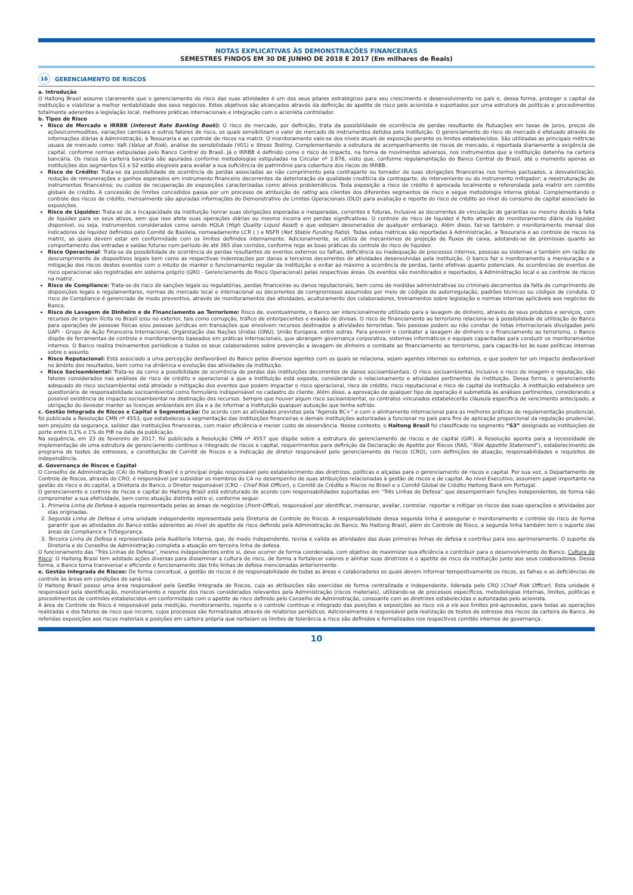NOTAS EXPLICATIVAS ÀS DEMONSTRAÇÕES FINANCEIRAS
SEMESTRES FINDOS EM 30 DE JUNHO DE 2018 E 2017 (Em milhares de Reais)
16
GERENCIAMENTO DE RISCOS
a. Introdução
O Haitong Brasil assume claramente que o gerenciamento do risco das suas atividades é um dos seus pilares estratégicos para seu crescimento e desenvolvimento no país e, dessa forma, proteger o capital da instituição e viabilizar a melhor rentabilidade dos seus negócios. Estes objetivos são alcançados através da definição do apetite de risco pelo acionista e suportados por uma estrutura de políticas e procedimentos totalmente aderentes a legislação local, melhores práticas internacionais e integração com o acionista controlador.
b. Tipos de Risco
Risco de Mercado e IRRBB (Interest Rate Banking Book): O risco de mercado, por definição, trata da possibilidade de ocorrência de perdas resultante de flutuações em taxas de juros, preços de ações/commodities, variações cambiais e outros fatores de risco, os quais sensibilizam o valor de mercado de instrumentos detidos pela instituição. O gerenciamento do risco de mercado é efetuado através de informações diárias à Administração, à Tesouraria e ao controle de riscos na matriz. O monitoramento vale-se dos níveis atuais de exposição perante os limites estabelecidos. São utilizadas as principais métricas usuais de mercado como: VaR (Value at Risk), análise de sensibilidade (V01) e Stress Testing. Complementando a estrutura de acompanhamento de riscos de mercado, é reportada diariamente a exigência de capital, conforme normas estipuladas pelo Banco Central do Brasil. Já o IRRBB é definido como o risco de impacto, na forma de movimentos adversos, nos instrumentos que a instituição detenha na carteira bancária. Os riscos da carteira bancária são apurados conforme metodologias estipuladas na Circular nº 3.876, visto que, conforme regulamentação do Banco Central do Brasil, até o momento apenas as instituições dos segmentos S1 e S2 estão elegíveis para avaliar a sua suficiência de patrimônio para cobertura dos riscos do IRRBB.
Risco de Crédito: Trata-se da possibilidade de ocorrência de perdas associadas ao não cumprimento pela contraparte ou tomador de suas obrigações financeiras nos termos pactuados, a desvalorização, redução de remunerações e ganhos esperados em instrumento financeiro decorrentes da deterioração da qualidade creditícia da contraparte, do interveniente ou do instrumento mitigador; a reestruturação de instrumentos financeiros; ou custos de recuperação de exposições caracterizadas como ativos problemáticos. Toda exposição a risco de crédito é aprovada localmente e referendada pela matriz em comitês globais de crédito. A concessão de limites concedidos passa por um processo de atribuição de rating aos clientes dos diferentes segmentos de risco e segue metodologia interna global. Complementando o controle dos riscos de crédito, mensalmente são apuradas informações do Demonstrativo de Limites Operacionais (DLO) para avaliação e reporte do risco de crédito ao nível do consumo de capital associado às exposições.
Risco de Liquidez: Trata-se de a incapacidade da instituição honrar suas obrigações esperadas e inesperadas, correntes e futuras, inclusive as decorrentes de vinculação de garantias ou mesmo devido à falta de liquidez para os seus ativos, sem que isso afete suas operações diárias ou mesmo incorra em perdas significativas. O controle do risco de liquidez é feito através do monitoramento diário da liquidez disponível, ou seja, instrumentos considerados como sendo HQLA (High Quality Liquid Asset) e que estejam desonerados de qualquer embaraço. Além disso, faz-se também o monitoramento mensal dos indicadores de liquidez definidos pelo Comitê de Basileia, nomeadamente LCR ( ) e NSFR (Net Stable Funding Ratio). Todas estas métricas são reportadas à Administração, a Tesouraria e ao controle de riscos na matriz, as quais devem estar em conformidade com os limites definidos internamente. Adicionalmente, se utiliza de mecanismos de projeção de fluxos de caixa, adotando-se de premissas quanto ao comportamento das entradas e saídas futuras num período de até 365 dias corridos, conforme rege as boas práticas do controle do risco de liquidez.
Risco Operacional: Trata-se da possibilidade de ocorrência de perdas resultantes de eventos externos ou falhas, deficiência ou inadequação de processos internos, pessoas ou sistemas e também em razão de descumprimento de dispositivos legais bem como as respectivas indenizações por danos a terceiros decorrentes de atividades desenvolvidas pela instituição. O banco faz o monitoramento a mensuração e a mitigação dos riscos destes eventos com o intuito de manter o funcionamento regular da instituição e evitar ao máximo a ocorrência de perdas, tanto efetivas quanto potenciais. As ocorrências de eventos de risco operacional são registradas em sistema próprio (GRO - Gerenciamento do Risco Operacional) pelas respectivas áreas. Os eventos são monitorados e reportados, à Administração local e ao controle de riscos na matriz.
Risco de Compliance: Trata-se do risco de sanções legais ou regulatórias, perdas financeiras ou danos reputacionais, bem como de medidas administrativas ou criminais decorrentes da falta de cumprimento de disposições legais e regulamentares, normas de mercado local e internacional ou decorrentes de compromissos assumidos por meio de códigos de autorregulação, padrões técnicos ou códigos de conduta. O risco de Compliance é gerenciado de modo preventivo, através de monitoramentos das atividades, aculturamento dos colaboradores, treinamentos sobre legislação e normas internas aplicáveis aos negócios do Banco.
Risco de Lavagem de Dinheiro e de Financiamento ao Terrorismo: Risco de, eventualmente, o Banco ser intencionalmente utilizado para a lavagem de dinheiro, através de seus produtos e serviços, com recursos de origem ilícita no Brasil e/ou no exterior, tais como corrupção, tráfico de entorpecentes e evasão de divisas. O risco de financiamento ao terrorismo relaciona-se à possibilidade de utilização do Banco para operações de pessoas físicas e/ou pessoas jurídicas em transações que envolvem recursos destinados a atividades terroristas. Tais pessoas podem ou não constar de listas internacionais divulgadas pelo GAFI - Grupo de Ação Financeira Internacional, Organização das Nações Unidas (ONU), União Europeia, entre outras. Para prevenir e combater a lavagem de dinheiro e o financiamento ao terrorismo, o Banco dispõe de ferramentas de controle e monitoramento baseados em práticas internacionais, que abrangem governança corporativa, sistemas informáticos e equipes capacitadas para conduzir os monitoramentos internos. O Banco realiza treinamentos periódicos a todos os seus colaboradores sobre prevenção a lavagem de dinheiro e combate ao financiamento ao terrorismo, para capacitá-los às suas políticas internas sobre o assunto.
Risco Reputacional: Está associado a uma percepção desfavorável do Banco pelos diversos agentes com os quais se relaciona, sejam agentes internos ou externos, e que podem ter um impacto desfavorável no âmbito dos resultados, bem como na dinâmica e evolução das atividades da instituição.
Risco Socioambiental: Trata-se da como a possibilidade de ocorrência de perdas das instituições decorrentes de danos socioambientais. O risco socioambiental, inclusive o risco de imagem e reputação, são fatores considerados nas análises de risco de crédito e operacional a que a Instituição está exposta, considerando o relacionamento e atividades pertinentes da instituição. Dessa forma, o gerenciamento adequado do risco socioambiental está atrelado a mitigação dos eventos que podem impactar o risco operacional, risco de crédito, risco reputacional e risco de capital da instituição. A instituição estabelece um questionário de responsabilidade socioambiental como formulário indispensável no cadastro do cliente. Além disso, a aprovação de qualquer tipo de operação é submetida às análises pertinentes, considerando a possível existência de impacto socioambiental na destinação dos recursos. Sempre que houver algum risco socioambiental, os contratos vinculados estabelecerão cláusula específica de vencimento antecipado, a obrigação do devedor manter as licenças ambientais em dia e a de informar a instituição qualquer autuação que tenha sofrido.
c. Gestão Integrada de Riscos e Capital e Segmentação: De acordo com as atividades previstas pela “Agenda BC+” e com o alinhamento internacional para as melhores práticas de regulamentação prudencial, foi publicada a Resolução CMN nº 4553, que estabeleceu a segmentação das instituições financeiras e demais instituições autorizadas a funcionar no país para fins de aplicação proporcional da regulação prudencial, sem prejuízo da segurança, solidez das instituições financeiras, com maior eficiência e menor custo de observância. Nesse contexto, o Haitong Brasil foi classificado no segmento “S3” designado as instituições de porte entre 0,1% e 1% do PIB na data da publicação.
Na sequência, em 23 de fevereiro de 2017, foi publicada a Resolução CMN nº 4557 que dispõe sobre a estrutura de gerenciamento de riscos e de capital (GIR). A Resolução aponta para a necessidade de implementação de uma estrutura de gerenciamento contínuo e integrado de riscos e capital, requerimentos para definição da Declaração de Apetite por Riscos (RAS, “Risk Appetite Statement”), estabelecimento de programa de testes de estresses, a constituição de Comitê de Riscos e a indicação de diretor responsável pelo gerenciamento de riscos (CRO), com definições de atuação, responsabilidades e requisitos de independência.
d. Governança de Riscos e Capital
O Conselho de Administração (CA) do Haitong Brasil é o principal órgão responsável pelo estabelecimento das diretrizes, políticas e alçadas para o gerenciamento de riscos e capital. Por sua vez, o Departamento de Controle de Riscos, através do CRO, é responsável por subsidiar os membros do CA no desempenho de suas atribuições relacionadas à gestão de riscos e de capital. Ao nível Executivo, assumem papel importante na gestão do risco e do capital, a Diretoria do Banco, o Diretor responsável (CRO - Chief Risk Officer), o Comitê de Crédito e Riscos no Brasil e o Comitê Global de Crédito Haitong Bank em Portugal.
O gerenciamento e controle de riscos e capital do Haitong Brasil está estruturado de acordo com responsabilidades suportadas em “Três Linhas de Defesa” que desempenham funções independentes, de forma não comprometer a sua efetividade, bem como atuação distinta estre si, conforme segue:
1. Primeira Linha de Defesa é aquela representada pelas as áreas de negócios (Front-Office), responsável por identificar, mensurar, avaliar, controlar, reportar e mitigar os riscos das suas operações e atividades por elas originadas.
2. Segunda Linha de Defesa é uma unidade independente representada pela Diretoria de Controle de Riscos. A responsabilidade dessa segunda linha é assegurar o monitoramento e controle do risco de forma garantir que as atividades do Banco estão aderentes ao nível de apetite de risco definido pela Administração do Banco. No Haitong Brasil, além do Controle de Risco, a segunda linha também tem o suporte das áreas de Compliance e TI/Segurança.
3. Terceira Linha de Defesa é representada pela Auditoria Interna, que, de modo independente, revisa e valida as atividades das duas primeiras linhas de defesa e contribui para seu aprimoramento. O suporte da Diretoria e do Conselho de Administração completa a atuação em terceira linha de defesa.
O funcionamento das “Três Linhas de Defesa”, mesmo independentes entre si, deve ocorrer de forma coordenada, com objetivo de maximizar sua eficiência e contribuir para o desenvolvimento do Banco. Cultura de Risco: O Haitong Brasil tem adotado ações diversas para disseminar a cultura de risco, de forma a fortalecer valores e alinhar suas diretrizes e o apetite de risco da instituição junto aos seus colaboradores. Dessa forma, o Banco torna transversal e eficiente o funcionamento das três linhas de defesa mencionadas anteriormente.
e. Gestão Integrada de Riscos: De forma conceitual, a gestão de riscos é de responsabilidade de todas as áreas e colaboradores os quais devem informar tempestivamente os riscos, as falhas e as deficiências de controle às áreas em condições de saná-las.
O Haitong Brasil possui uma área responsável pela Gestão Integrada de Riscos, cuja as atribuições são exercidas de forma centralizada e independente, liderada pelo CRO (Chief Risk Officer). Esta unidade é responsável pela identificação, monitoramento e reporte dos riscos considerados relevantes pela Administração (riscos materiais), utilizando-se de processos específicos, metodologias internas, limites, políticas e procedimentos de controles estabelecidos em conformidade com o apetite de risco definido pelo Conselho de Administração, consoante com as diretrizes estabelecidas e autorizadas pelo acionista.
A área de Controle de Risco é responsável pela medição, monitoramento, reporte e o controle contínuo e integrado das posições e exposições ao risco vis a vis aos limites pré-aprovados, para todas as operações realizadas e dos fatores de risco que incorre, cujos processos são formalizados através de relatórios periódicos. Adicionalmente é responsável pela realização de testes de estresse dos riscos da carteira do Banco. As referidas exposições aos riscos materiais e posições em carteira própria que norteiam os limites de tolerância a risco são definidos e formalizados nos respectivos comitês internos de governança.
10